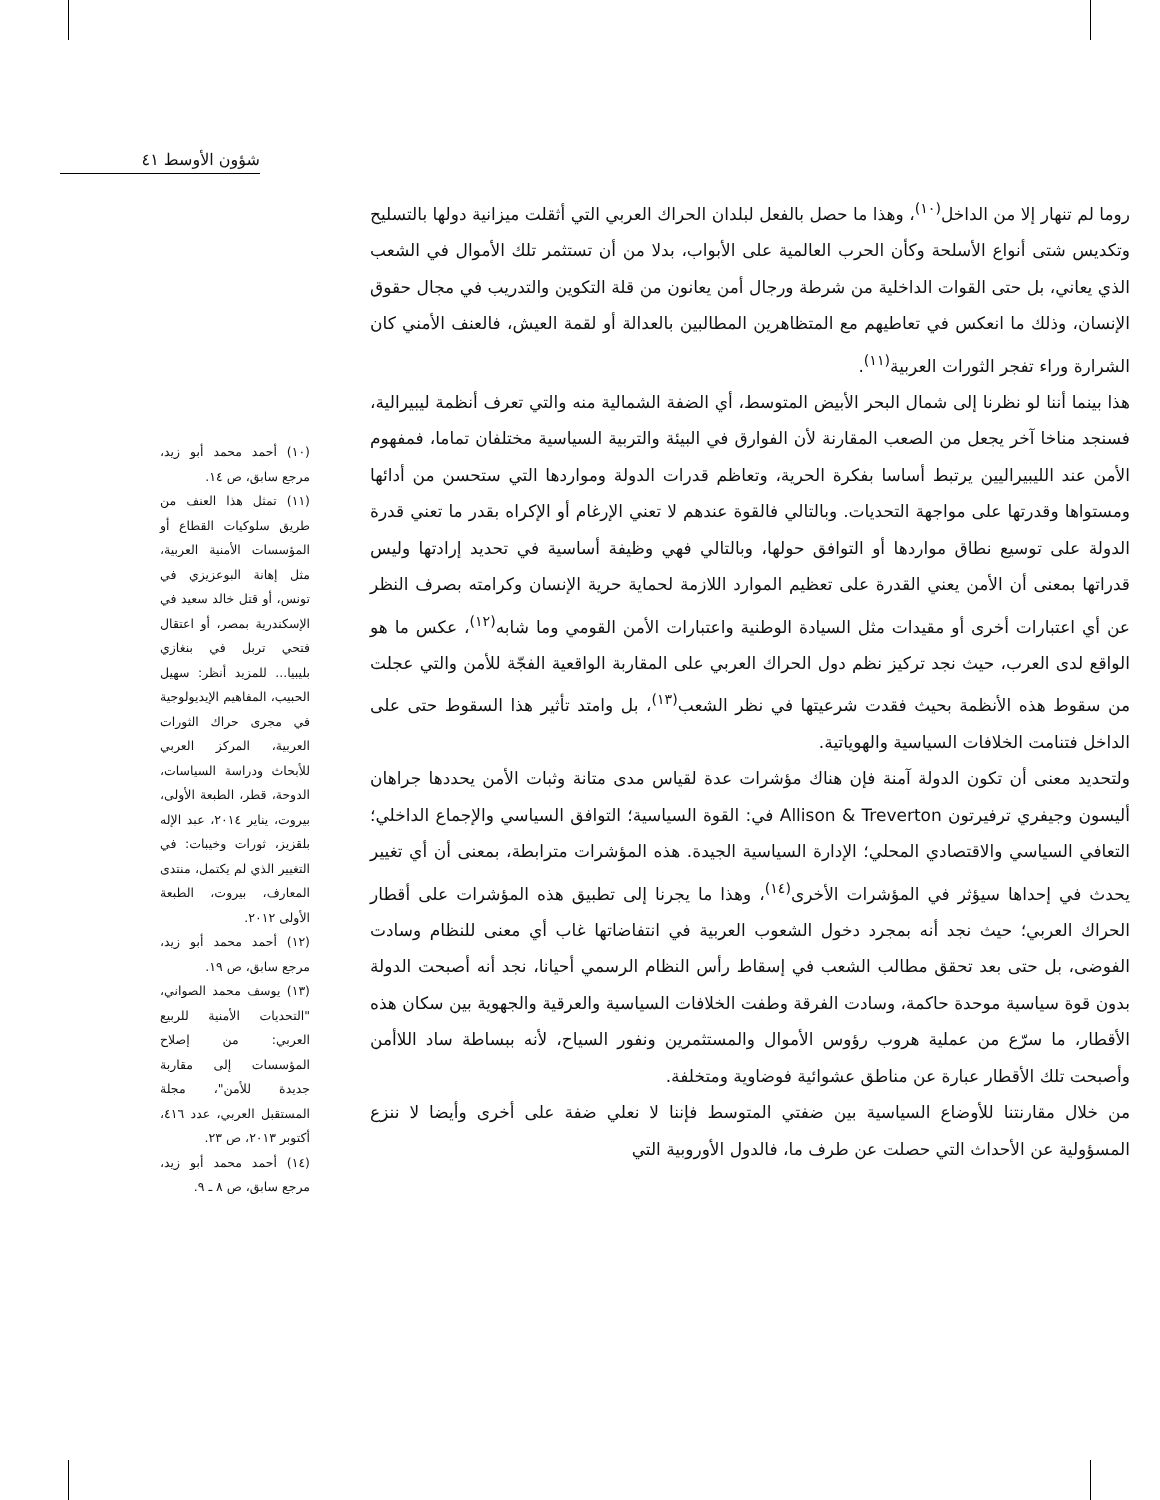شؤون الأوسط ٤١
روما لم تنهار إلا من الداخل<sup>(١٠)</sup>، وهذا ما حصل بالفعل لبلدان الحراك العربي التي أثقلت ميزانية دولها بالتسليح وتكديس شتى أنواع الأسلحة وكأن الحرب العالمية على الأبواب، بدلا من أن تستثمر تلك الأموال في الشعب الذي يعاني، بل حتى القوات الداخلية من شرطة ورجال أمن يعانون من قلة التكوين والتدريب في مجال حقوق الإنسان، وذلك ما انعكس في تعاطيهم مع المتظاهرين المطالبين بالعدالة أو لقمة العيش، فالعنف الأمني كان الشرارة وراء تفجر الثورات العربية<sup>(١١)</sup>.
هذا بينما أننا لو نظرنا إلى شمال البحر الأبيض المتوسط، أي الضفة الشمالية منه والتي تعرف أنظمة ليبيرالية، فسنجد مناخا آخر يجعل من الصعب المقارنة لأن الفوارق في البيئة والتربية السياسية مختلفان تماما، فمفهوم الأمن عند الليبيراليين يرتبط أساسا بفكرة الحرية، وتعاظم قدرات الدولة ومواردها التي ستحسن من أدائها ومستواها وقدرتها على مواجهة التحديات. وبالتالي فالقوة عندهم لا تعني الإرغام أو الإكراه بقدر ما تعني قدرة الدولة على توسيع نطاق مواردها أو التوافق حولها، وبالتالي فهي وظيفة أساسية في تحديد إرادتها وليس قدراتها بمعنى أن الأمن يعني القدرة على تعظيم الموارد اللازمة لحماية حرية الإنسان وكرامته بصرف النظر عن أي اعتبارات أخرى أو مقيدات مثل السيادة الوطنية واعتبارات الأمن القومي وما شابه<sup>(١٢)</sup>، عكس ما هو الواقع لدى العرب، حيث نجد تركيز نظم دول الحراك العربي على المقاربة الواقعية الفجّة للأمن والتي عجلت من سقوط هذه الأنظمة بحيث فقدت شرعيتها في نظر الشعب<sup>(١٣)</sup>، بل وامتد تأثير هذا السقوط حتى على الداخل فتنامت الخلافات السياسية والهوياتية.
ولتحديد معنى أن تكون الدولة آمنة فإن هناك مؤشرات عدة لقياس مدى متانة وثبات الأمن يحددها جراهان أليسون وجيفري ترفيرتون Allison & Treverton في: القوة السياسية؛ التوافق السياسي والإجماع الداخلي؛ التعافي السياسي والاقتصادي المحلي؛ الإدارة السياسية الجيدة. هذه المؤشرات مترابطة، بمعنى أن أي تغيير يحدث في إحداها سيؤثر في المؤشرات الأخرى<sup>(١٤)</sup>، وهذا ما يجرنا إلى تطبيق هذه المؤشرات على أقطار الحراك العربي؛ حيث نجد أنه بمجرد دخول الشعوب العربية في انتفاضاتها غاب أي معنى للنظام وسادت الفوضى، بل حتى بعد تحقق مطالب الشعب في إسقاط رأس النظام الرسمي أحيانا، نجد أنه أصبحت الدولة بدون قوة سياسية موحدة حاكمة، وسادت الفرقة وطفت الخلافات السياسية والعرقية والجهوية بين سكان هذه الأقطار، ما سرّع من عملية هروب رؤوس الأموال والمستثمرين ونفور السياح، لأنه ببساطة ساد اللاأمن وأصبحت تلك الأقطار عبارة عن مناطق عشوائية فوضاوية ومتخلفة.
من خلال مقارنتنا للأوضاع السياسية بين ضفتي المتوسط فإننا لا نعلي ضفة على أخرى وأيضا لا ننزع المسؤولية عن الأحداث التي حصلت عن طرف ما، فالدول الأوروبية التي
(١٠) أحمد محمد أبو زيد، مرجع سابق، ص ١٤.
(١١) تمثل هذا العنف من طريق سلوكيات القطاع أو المؤسسات الأمنية العربية، مثل إهانة البوعزيزي في تونس، أو قتل خالد سعيد في الإسكندرية بمصر، أو اعتقال فتحي تربل في بنغازي بليبيا... للمزيد أنظر: سهيل الحبيب، المفاهيم الإيديولوجية في مجرى حراك الثورات العربية، المركز العربي للأبحاث ودراسة السياسات، الدوحة، قطر، الطبعة الأولى، بيروت، يناير ٢٠١٤، عبد الإله بلقزيز، ثورات وخيبات: في التغيير الذي لم يكتمل، منتدى المعارف، بيروت، الطبعة الأولى ٢٠١٢.
(١٢) أحمد محمد أبو زيد، مرجع سابق، ص ١٩.
(١٣) يوسف محمد الصواني، "التحديات الأمنية للربيع العربي: من إصلاح المؤسسات إلى مقاربة جديدة للأمن"، مجلة المستقبل العربي، عدد ٤١٦، أكتوبر ٢٠١٣، ص ٢٣.
(١٤) أحمد محمد أبو زيد، مرجع سابق، ص ٨ ـ ٩.